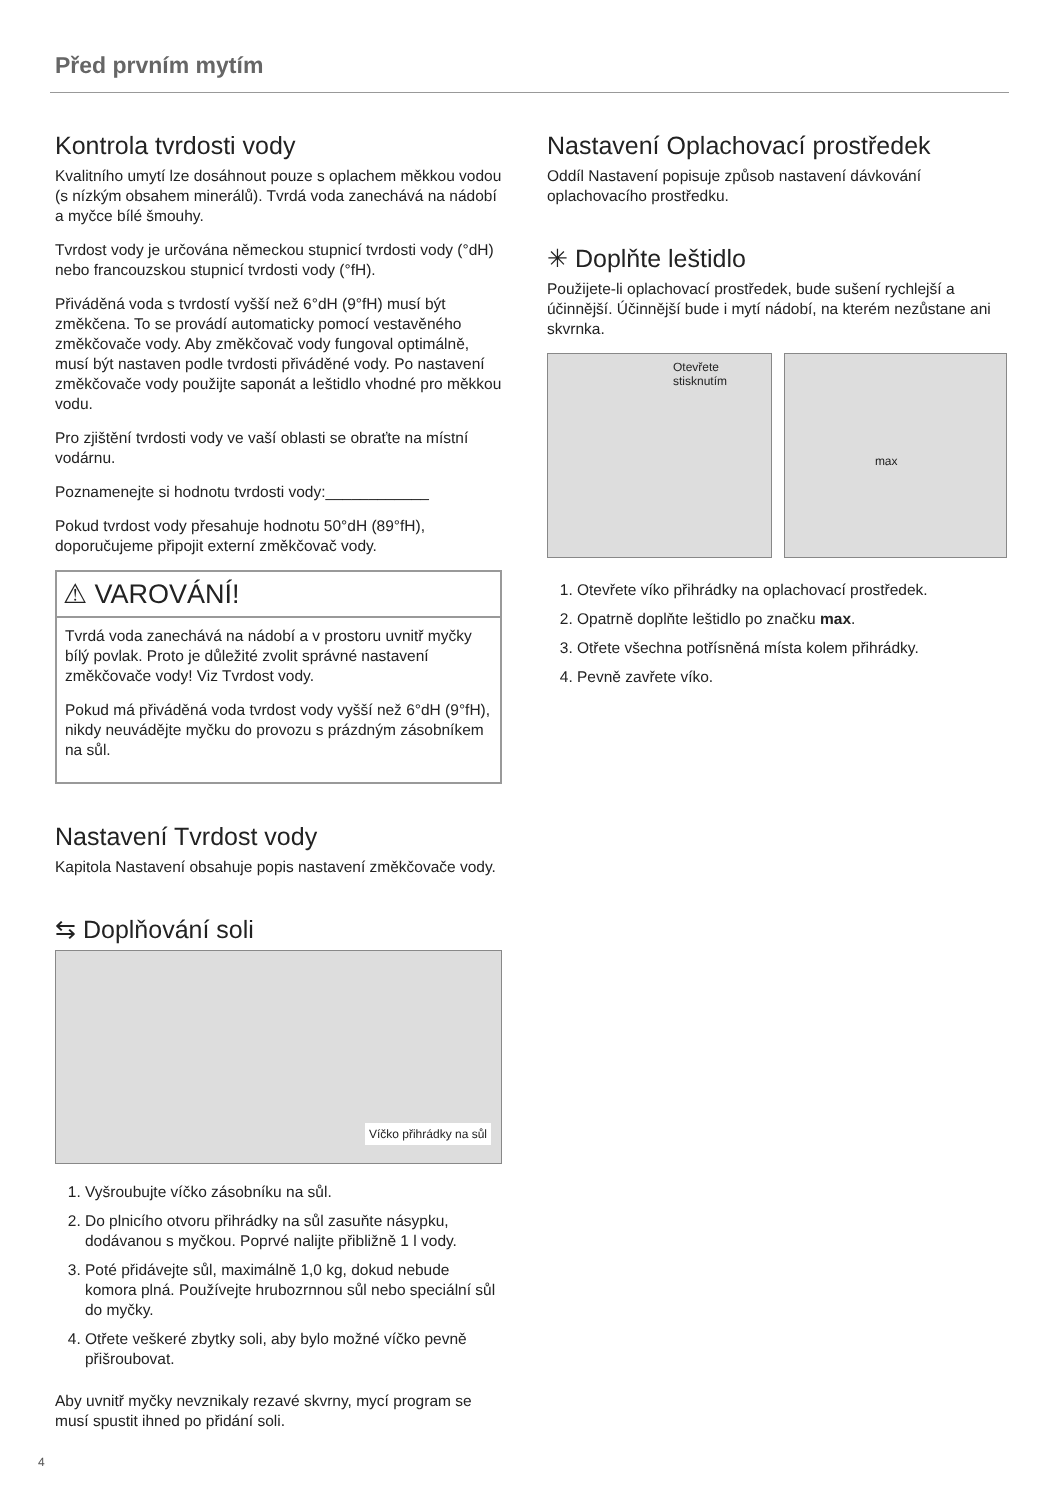Před prvním mytím
Kontrola tvrdosti vody
Kvalitního umytí lze dosáhnout pouze s oplachem měkkou vodou (s nízkým obsahem minerálů). Tvrdá voda zanechává na nádobí a myčce bílé šmouhy.
Tvrdost vody je určována německou stupnicí tvrdosti vody (°dH) nebo francouzskou stupnicí tvrdosti vody (°fH).
Přiváděná voda s tvrdostí vyšší než 6°dH (9°fH) musí být změkčena. To se provádí automaticky pomocí vestavěného změkčovače vody. Aby změkčovač vody fungoval optimálně, musí být nastaven podle tvrdosti přiváděné vody. Po nastavení změkčovače vody použijte saponát a leštidlo vhodné pro měkkou vodu.
Pro zjištění tvrdosti vody ve vaší oblasti se obraťte na místní vodárnu.
Poznamenejte si hodnotu tvrdosti vody:____________
Pokud tvrdost vody přesahuje hodnotu 50°dH (89°fH), doporučujeme připojit externí změkčovač vody.
⚠ VAROVÁNÍ!
Tvrdá voda zanechává na nádobí a v prostoru uvnitř myčky bílý povlak. Proto je důležité zvolit správné nastavení změkčovače vody! Viz Tvrdost vody.
Pokud má přiváděná voda tvrdost vody vyšší než 6°dH (9°fH), nikdy neuvádějte myčku do provozu s prázdným zásobníkem na sůl.
Nastavení Tvrdost vody
Kapitola Nastavení obsahuje popis nastavení změkčovače vody.
⇆ Doplňování soli
Víčko přihrádky na sůl
1. Vyšroubujte víčko zásobníku na sůl.
2. Do plnicího otvoru přihrádky na sůl zasuňte násypku, dodávanou s myčkou. Poprvé nalijte přibližně 1 l vody.
3. Poté přidávejte sůl, maximálně 1,0 kg, dokud nebude komora plná. Používejte hrubozrnnou sůl nebo speciální sůl do myčky.
4. Otřete veškeré zbytky soli, aby bylo možné víčko pevně přišroubovat.
Aby uvnitř myčky nevznikaly rezavé skvrny, mycí program se musí spustit ihned po přidání soli.
Nastavení Oplachovací prostředek
Oddíl Nastavení popisuje způsob nastavení dávkování oplachovacího prostředku.
✳ Doplňte leštidlo
Použijete-li oplachovací prostředek, bude sušení rychlejší a účinnější. Účinnější bude i mytí nádobí, na kterém nezůstane ani skvrnka.
Otevřete stisknutím
max
1. Otevřete víko přihrádky na oplachovací prostředek.
2. Opatrně doplňte leštidlo po značku max.
3. Otřete všechna potřísněná místa kolem přihrádky.
4. Pevně zavřete víko.
4